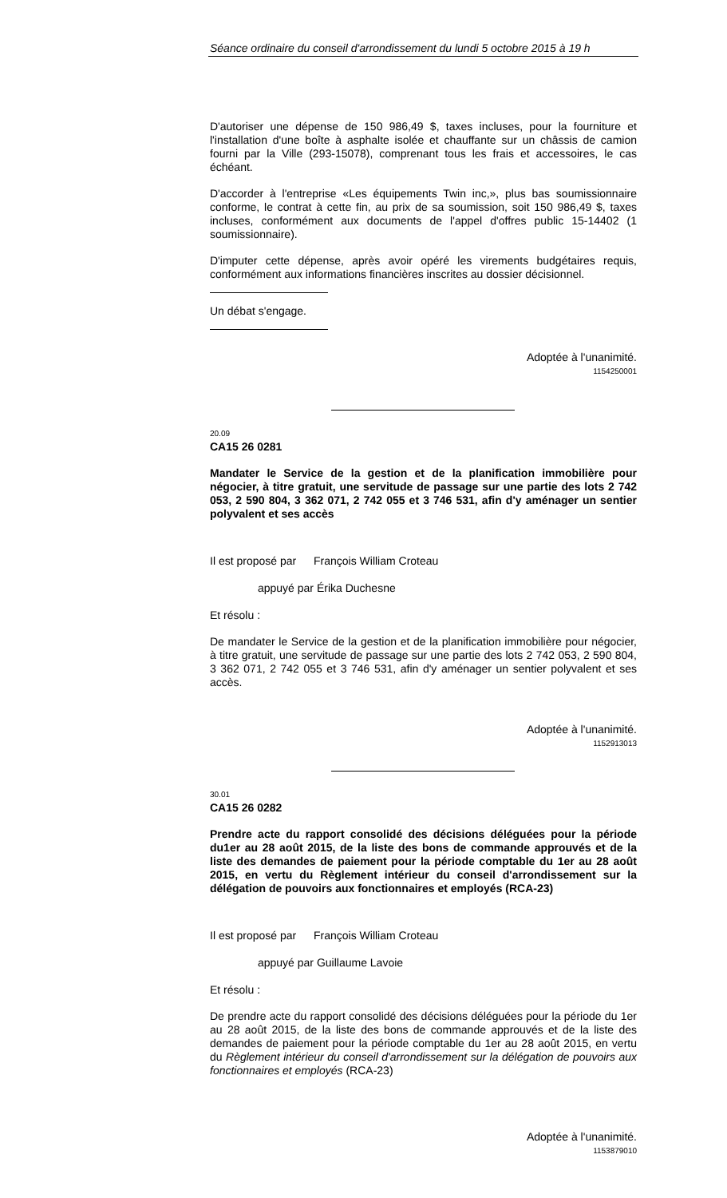Séance ordinaire du conseil d'arrondissement du lundi 5 octobre 2015 à 19 h
D'autoriser une dépense de 150 986,49 $, taxes incluses, pour la fourniture et l'installation d'une boîte à asphalte isolée et chauffante sur un châssis de camion fourni par la Ville (293-15078), comprenant tous les frais et accessoires, le cas échéant.
D'accorder à l'entreprise «Les équipements Twin inc,», plus bas soumissionnaire conforme, le contrat à cette fin, au prix de sa soumission, soit 150 986,49 $, taxes incluses, conformément aux documents de l'appel d'offres public 15-14402 (1 soumissionnaire).
D'imputer cette dépense, après avoir opéré les virements budgétaires requis, conformément aux informations financières inscrites au dossier décisionnel.
Un débat s'engage.
Adoptée à l'unanimité.
1154250001
20.09
CA15 26 0281
Mandater le Service de la gestion et de la planification immobilière pour négocier, à titre gratuit, une servitude de passage sur une partie des lots 2 742 053, 2 590 804, 3 362 071, 2 742 055 et 3 746 531, afin d'y aménager un sentier polyvalent et ses accès
Il est proposé par François William Croteau
appuyé par Érika Duchesne
Et résolu :
De mandater le Service de la gestion et de la planification immobilière pour négocier, à titre gratuit, une servitude de passage sur une partie des lots 2 742 053, 2 590 804, 3 362 071, 2 742 055 et 3 746 531, afin d'y aménager un sentier polyvalent et ses accès.
Adoptée à l'unanimité.
1152913013
30.01
CA15 26 0282
Prendre acte du rapport consolidé des décisions déléguées pour la période du1er au 28 août 2015, de la liste des bons de commande approuvés et de la liste des demandes de paiement pour la période comptable du 1er au 28 août 2015, en vertu du Règlement intérieur du conseil d'arrondissement sur la délégation de pouvoirs aux fonctionnaires et employés (RCA-23)
Il est proposé par François William Croteau
appuyé par Guillaume Lavoie
Et résolu :
De prendre acte du rapport consolidé des décisions déléguées pour la période du 1er au 28 août 2015, de la liste des bons de commande approuvés et de la liste des demandes de paiement pour la période comptable du 1er au 28 août 2015, en vertu du Règlement intérieur du conseil d'arrondissement sur la délégation de pouvoirs aux fonctionnaires et employés (RCA-23)
Adoptée à l'unanimité.
1153879010